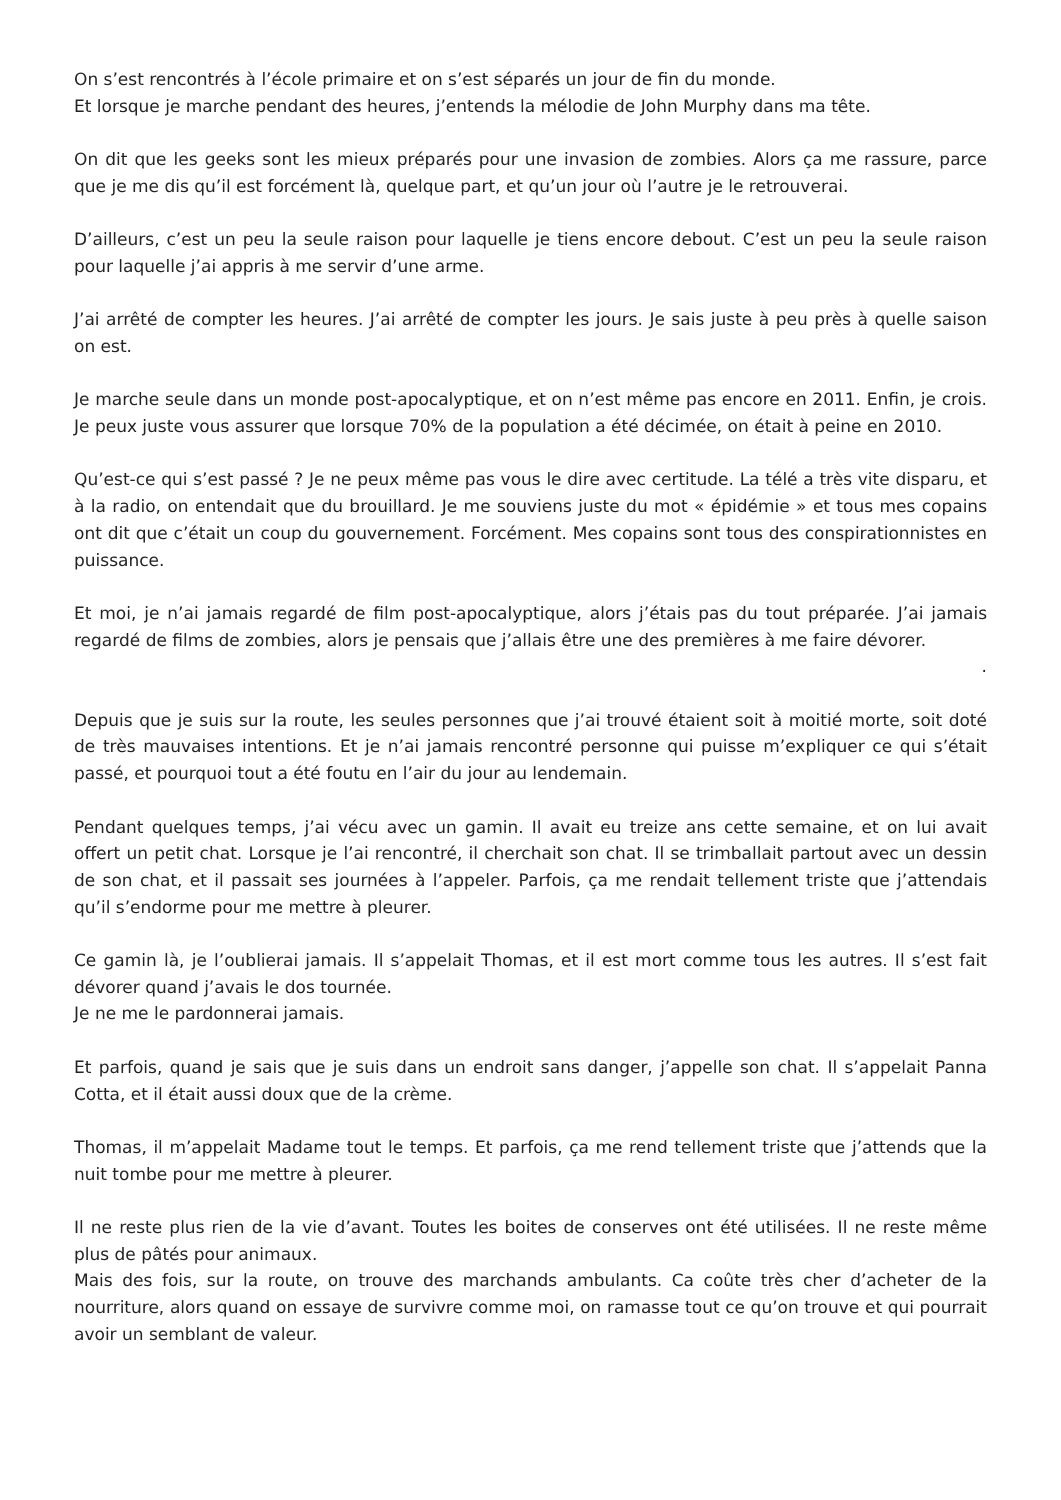On s’est rencontrés à l’école primaire et on s’est séparés un jour de fin du monde.
Et lorsque je marche pendant des heures, j’entends la mélodie de John Murphy dans ma tête.
On dit que les geeks sont les mieux préparés pour une invasion de zombies. Alors ça me rassure, parce que je me dis qu’il est forcément là, quelque part, et qu’un jour où l’autre je le retrouverai.
D’ailleurs, c’est un peu la seule raison pour laquelle je tiens encore debout. C’est un peu la seule raison pour laquelle j’ai appris à me servir d’une arme.
J’ai arrêté de compter les heures. J’ai arrêté de compter les jours. Je sais juste à peu près à quelle saison on est.
Je marche seule dans un monde post-apocalyptique, et on n’est même pas encore en 2011. Enfin, je crois. Je peux juste vous assurer que lorsque 70% de la population a été décimée, on était à peine en 2010.
Qu’est-ce qui s’est passé ? Je ne peux même pas vous le dire avec certitude. La télé a très vite disparu, et à la radio, on entendait que du brouillard. Je me souviens juste du mot « épidémie » et tous mes copains ont dit que c’était un coup du gouvernement. Forcément. Mes copains sont tous des conspirationnistes en puissance.
Et moi, je n’ai jamais regardé de film post-apocalyptique, alors j’étais pas du tout préparée. J’ai jamais regardé de films de zombies, alors je pensais que j’allais être une des premières à me faire dévorer.
.
Depuis que je suis sur la route, les seules personnes que j’ai trouvé étaient soit à moitié morte, soit doté de très mauvaises intentions. Et je n’ai jamais rencontré personne qui puisse m’expliquer ce qui s’était passé, et pourquoi tout a été foutu en l’air du jour au lendemain.
Pendant quelques temps, j’ai vécu avec un gamin. Il avait eu treize ans cette semaine, et on lui avait offert un petit chat. Lorsque je l’ai rencontré, il cherchait son chat. Il se trimballait partout avec un dessin de son chat, et il passait ses journées à l’appeler. Parfois, ça me rendait tellement triste que j’attendais qu’il s’endorme pour me mettre à pleurer.
Ce gamin là, je l’oublierai jamais. Il s’appelait Thomas, et il est mort comme tous les autres. Il s’est fait dévorer quand j’avais le dos tournée.
Je ne me le pardonnerai jamais.
Et parfois, quand je sais que je suis dans un endroit sans danger, j’appelle son chat. Il s’appelait Panna Cotta, et il était aussi doux que de la crème.
Thomas, il m’appelait Madame tout le temps. Et parfois, ça me rend tellement triste que j’attends que la nuit tombe pour me mettre à pleurer.
Il ne reste plus rien de la vie d’avant. Toutes les boites de conserves ont été utilisées. Il ne reste même plus de pâtés pour animaux.
Mais des fois, sur la route, on trouve des marchands ambulants. Ca coûte très cher d’acheter de la nourriture, alors quand on essaye de survivre comme moi, on ramasse tout ce qu’on trouve et qui pourrait avoir un semblant de valeur.